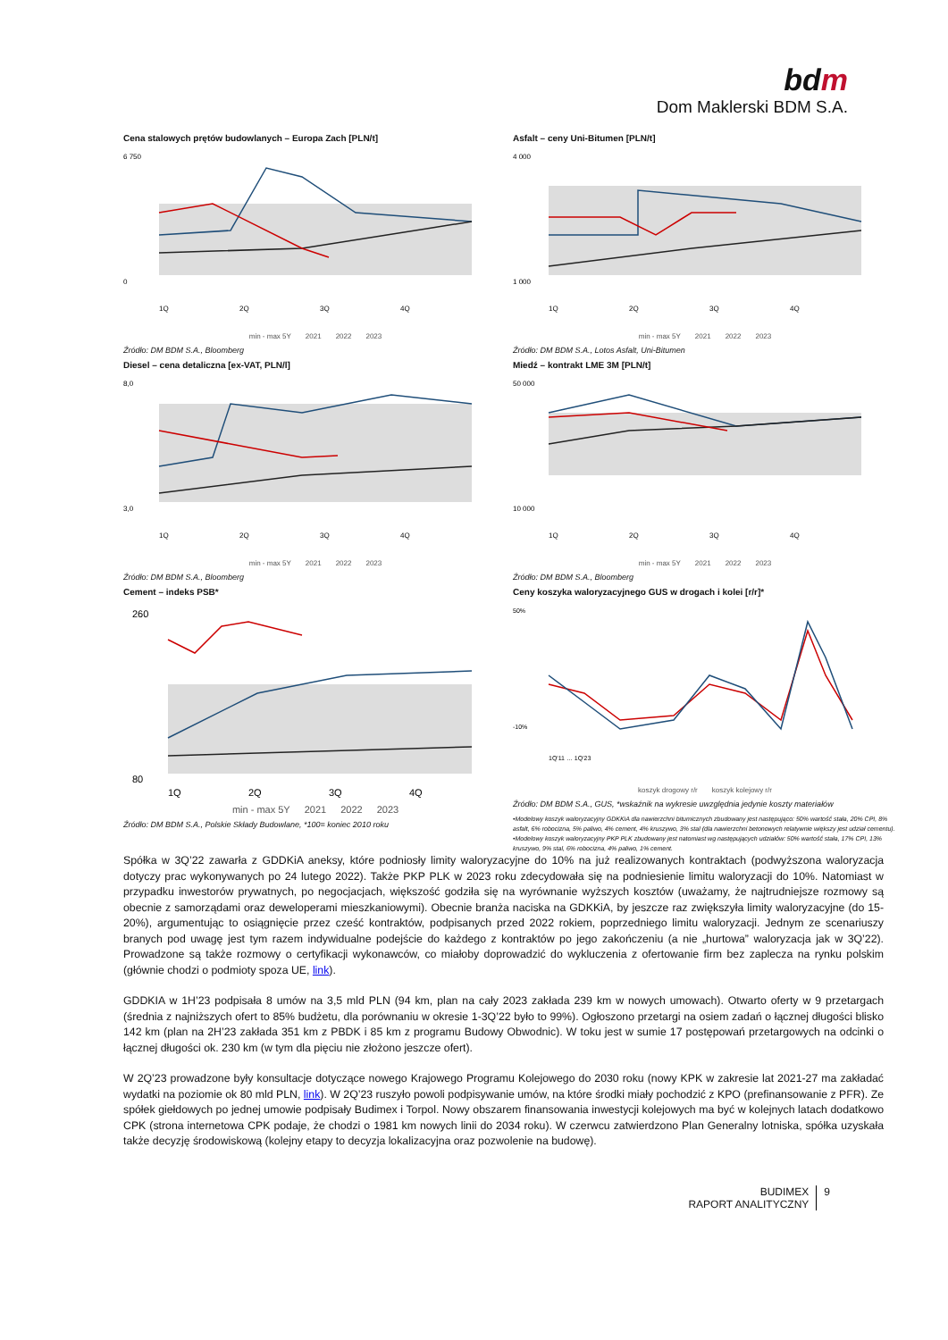bdm
Dom Maklerski BDM S.A.
Cena stalowych prętów budowlanych – Europa Zach [PLN/t]
6 750
0
1Q
2Q
3Q
4Q
min - max 5Y 2021 2022 2023
Źródło: DM BDM S.A., Bloomberg
Asfalt – ceny Uni-Bitumen [PLN/t]
4 000
1 000
1Q
2Q
3Q
4Q
min - max 5Y 2021 2022 2023
Źródło: DM BDM S.A., Lotos Asfalt, Uni-Bitumen
Diesel – cena detaliczna [ex-VAT, PLN/l]
8,0
3,0
1Q
2Q
3Q
4Q
min - max 5Y 2021 2022 2023
Źródło: DM BDM S.A., Bloomberg
Miedź – kontrakt LME 3M [PLN/t]
50 000
10 000
1Q
2Q
3Q
4Q
min - max 5Y 2021 2022 2023
Źródło: DM BDM S.A., Bloomberg
Cement – indeks PSB*
260
80
1Q
2Q
3Q
4Q
min - max 5Y 2021 2022 2023
Źródło: DM BDM S.A., Polskie Składy Budowlane, *100= koniec 2010 roku
Ceny koszyka waloryzacyjnego GUS w drogach i kolei [r/r]*
50%
-10%
1Q'11 … 1Q'23
koszyk drogowy r/r koszyk kolejowy r/r
Źródło: DM BDM S.A., GUS, *wskaźnik na wykresie uwzględnia jedynie koszty materiałów
•Modelowy koszyk waloryzacyjny GDKKiA dla nawierzchni bitumicznych zbudowany jest następująco: 50% wartość stała, 20% CPI, 8% asfalt, 6% robocizna, 5% paliwo, 4% cement, 4% kruszywo, 3% stal (dla nawierzchni betonowych relatywnie większy jest udział cementu).
•Modelowy koszyk waloryzacyjny PKP PLK zbudowany jest natomiast wg następujących udziałów: 50% wartość stała, 17% CPI, 13% kruszywo, 9% stal, 6% robocizna, 4% paliwo, 1% cement.
Spółka w 3Q’22 zawarła z GDDKiA aneksy, które podniosły limity waloryzacyjne do 10% na już realizowanych kontraktach (podwyższona waloryzacja dotyczy prac wykonywanych po 24 lutego 2022). Także PKP PLK w 2023 roku zdecydowała się na podniesienie limitu waloryzacji do 10%. Natomiast w przypadku inwestorów prywatnych, po negocjacjach, większość godziła się na wyrównanie wyższych kosztów (uważamy, że najtrudniejsze rozmowy są obecnie z samorządami oraz deweloperami mieszkaniowymi). Obecnie branża naciska na GDKKiA, by jeszcze raz zwiększyła limity waloryzacyjne (do 15-20%), argumentując to osiągnięcie przez cześć kontraktów, podpisanych przed 2022 rokiem, poprzedniego limitu waloryzacji. Jednym ze scenariuszy branych pod uwagę jest tym razem indywidualne podejście do każdego z kontraktów po jego zakończeniu (a nie „hurtowa” waloryzacja jak w 3Q’22). Prowadzone są także rozmowy o certyfikacji wykonawców, co miałoby doprowadzić do wykluczenia z ofertowanie firm bez zaplecza na rynku polskim (głównie chodzi o podmioty spoza UE, link).
GDDKIA w 1H’23 podpisała 8 umów na 3,5 mld PLN (94 km, plan na cały 2023 zakłada 239 km w nowych umowach). Otwarto oferty w 9 przetargach (średnia z najniższych ofert to 85% budżetu, dla porównaniu w okresie 1-3Q’22 było to 99%). Ogłoszono przetargi na osiem zadań o łącznej długości blisko 142 km (plan na 2H’23 zakłada 351 km z PBDK i 85 km z programu Budowy Obwodnic). W toku jest w sumie 17 postępowań przetargowych na odcinki o łącznej długości ok. 230 km (w tym dla pięciu nie złożono jeszcze ofert).
W 2Q’23 prowadzone były konsultacje dotyczące nowego Krajowego Programu Kolejowego do 2030 roku (nowy KPK w zakresie lat 2021-27 ma zakładać wydatki na poziomie ok 80 mld PLN, link). W 2Q’23 ruszyło powoli podpisywanie umów, na które środki miały pochodzić z KPO (prefinansowanie z PFR). Ze spółek giełdowych po jednej umowie podpisały Budimex i Torpol. Nowy obszarem finansowania inwestycji kolejowych ma być w kolejnych latach dodatkowo CPK (strona internetowa CPK podaje, że chodzi o 1981 km nowych linii do 2034 roku). W czerwcu zatwierdzono Plan Generalny lotniska, spółka uzyskała także decyzję środowiskową (kolejny etapy to decyzja lokalizacyjna oraz pozwolenie na budowę).
BUDIMEX
RAPORT ANALITYCZNY
9